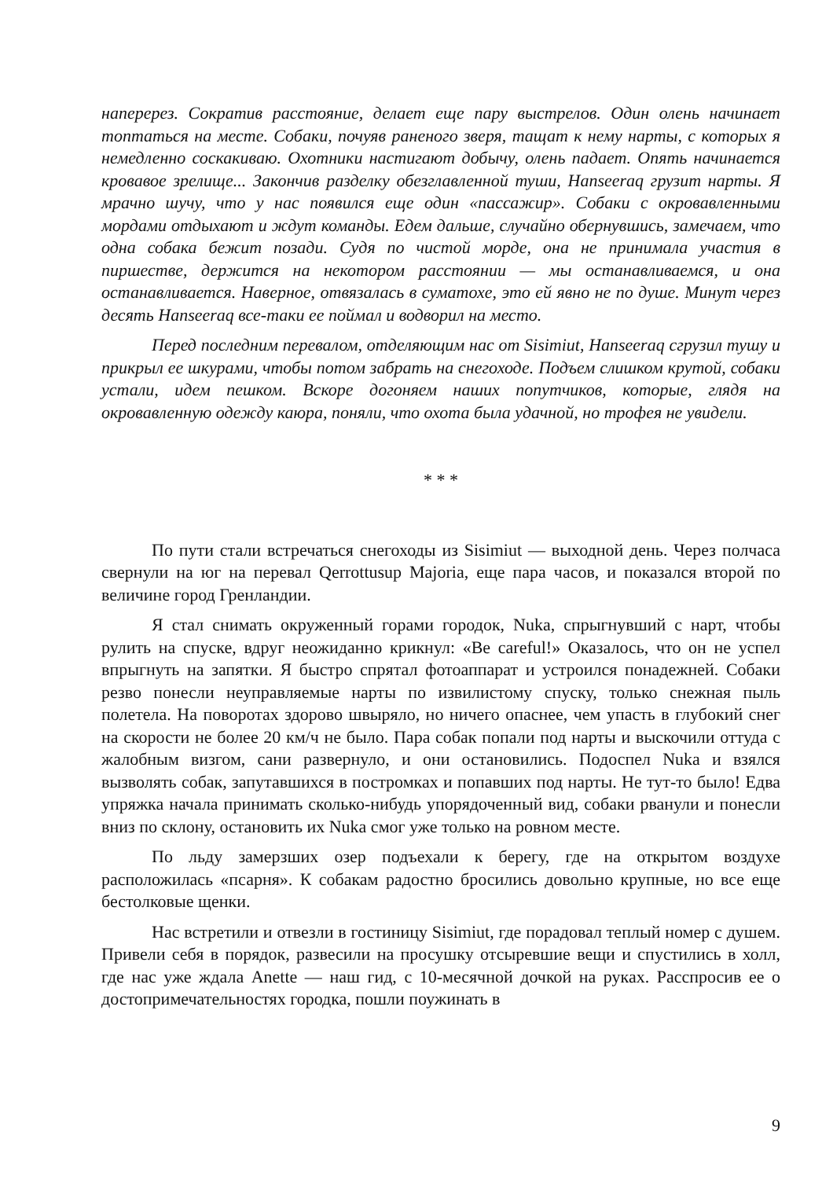наперерез. Сократив расстояние, делает еще пару выстрелов. Один олень начинает топтаться на месте. Собаки, почуяв раненого зверя, тащат к нему нарты, с которых я немедленно соскакиваю. Охотники настигают добычу, олень падает. Опять начинается кровавое зрелище... Закончив разделку обезглавленной туши, Hanseeraq грузит нарты. Я мрачно шучу, что у нас появился еще один «пассажир». Собаки с окровавленными мордами отдыхают и ждут команды. Едем дальше, случайно обернувшись, замечаем, что одна собака бежит позади. Судя по чистой морде, она не принимала участия в пиршестве, держится на некотором расстоянии — мы останавливаемся, и она останавливается. Наверное, отвязалась в суматохе, это ей явно не по душе. Минут через десять Hanseeraq все-таки ее поймал и водворил на место.
Перед последним перевалом, отделяющим нас от Sisimiut, Hanseeraq сгрузил тушу и прикрыл ее шкурами, чтобы потом забрать на снегоходе. Подъем слишком крутой, собаки устали, идем пешком. Вскоре догоняем наших попутчиков, которые, глядя на окровавленную одежду каюра, поняли, что охота была удачной, но трофея не увидели.
* * *
По пути стали встречаться снегоходы из Sisimiut — выходной день. Через полчаса свернули на юг на перевал Qerrottusup Majoria, еще пара часов, и показался второй по величине город Гренландии.
Я стал снимать окруженный горами городок, Nuka, спрыгнувший с нарт, чтобы рулить на спуске, вдруг неожиданно крикнул: «Be careful!» Оказалось, что он не успел впрыгнуть на запятки. Я быстро спрятал фотоаппарат и устроился понадежней. Собаки резво понесли неуправляемые нарты по извилистому спуску, только снежная пыль полетела. На поворотах здорово швыряло, но ничего опаснее, чем упасть в глубокий снег на скорости не более 20 км/ч не было. Пара собак попали под нарты и выскочили оттуда с жалобным визгом, сани развернуло, и они остановились. Подоспел Nuka и взялся вызволять собак, запутавшихся в постромках и попавших под нарты. Не тут-то было! Едва упряжка начала принимать сколько-нибудь упорядоченный вид, собаки рванули и понесли вниз по склону, остановить их Nuka смог уже только на ровном месте.
По льду замерзших озер подъехали к берегу, где на открытом воздухе расположилась «псарня». К собакам радостно бросились довольно крупные, но все еще бестолковые щенки.
Нас встретили и отвезли в гостиницу Sisimiut, где порадовал теплый номер с душем. Привели себя в порядок, развесили на просушку отсыревшие вещи и спустились в холл, где нас уже ждала Anette — наш гид, с 10-месячной дочкой на руках. Расспросив ее о достопримечательностях городка, пошли поужинать в
9